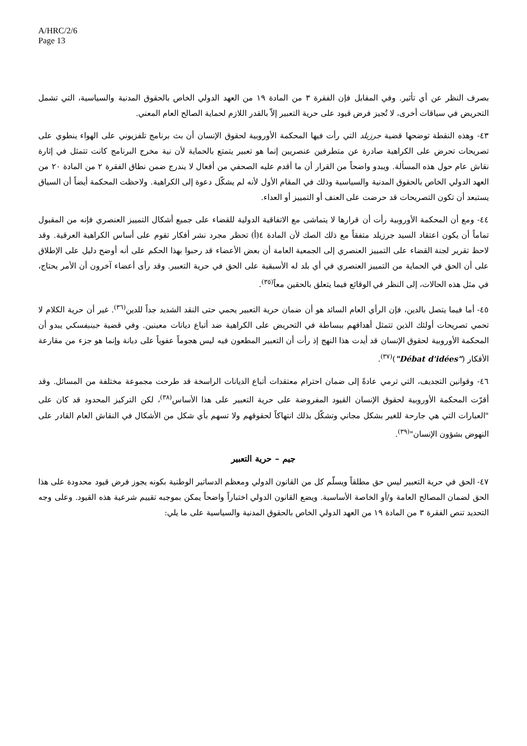A/HRC/2/6
Page 13
بصرف النظر عن أي تأثير. وفي المقابل فإن الفقرة ٣ من المادة ١٩ من العهد الدولي الخاص بالحقوق المدنية والسياسية، التي تشمل التحريض في سياقات أخرى، لا تُجيز فرض قيود على حرية التعبير إلاّ بالقدر اللازم لحماية الصالح العام المعني.
٤٣- وهذه النقطة توضحها قضية جرزيلد التي رأت فيها المحكمة الأوروبية لحقوق الإنسان أن بث برنامج تلفزيوني على الهواء ينطوي على تصريحات تحرض على الكراهية صادرة عن متطرفين عنصريين إنما هو تعبير يتمتع بالحماية لأن نية مخرج البرنامج كانت تتمثل في إثارة نقاش عام حول هذه المسألة. ويبدو واضحاً من القرار أن ما أقدم عليه الصحفي من أفعال لا يندرج ضمن نطاق الفقرة ٢ من المادة ٢٠ من العهد الدولي الخاص بالحقوق المدنية والسياسية وذلك في المقام الأول لأنه لم يشكّل دعوة إلى الكراهية. ولاحظت المحكمة أيضاً أن السياق يستبعد أن تكون التصريحات قد حرضت على العنف أو التمييز أو العداء.
٤٤- ومع أن المحكمة الأوروبية رأت أن قرارها لا يتماشى مع الاتفاقية الدولية للقضاء على جميع أشكال التمييز العنصري فإنه من المقبول تماماً أن يكون اعتقاد السيد جرزيلد متفقاً مع ذلك الصك لأن المادة ٤(أ) تحظر مجرد نشر أفكار تقوم على أساس الكراهية العرقية. وقد لاحظ تقرير لجنة القضاء على التمييز العنصري إلى الجمعية العامة أن بعض الأعضاء قد رحبوا بهذا الحكم على أنه أوضح دليل على الإطلاق على أن الحق في الحماية من التمييز العنصري في أي بلد له الأسبقية على الحق في حرية التعبير. وقد رأى أعضاء آخرون أن الأمر يحتاج، في مثل هذه الحالات، إلى النظر في الوقائع فيما يتعلق بالحقين معاً<sup>(٣٥)</sup>.
٤٥- أما فيما يتصل بالدين، فإن الرأي العام السائد هو أن ضمان حرية التعبير يحمي حتى النقد الشديد جداً للدين<sup>(٣٦)</sup>. غير أن حرية الكلام لا تحمي تصريحات أولئك الذين تتمثل أهدافهم ببساطة في التحريض على الكراهية ضد أتباع ديانات معينين. وفي قضية جينيفسكي يبدو أن المحكمة الأوروبية لحقوق الإنسان قد أيدت هذا النهج إذ رأت أن التعبير المطعون فيه ليس هجوماً عفوياً على ديانة وإنما هو جزء من مقارعة الأفكار ("Débat d'idées")<sup>(٣٧)</sup>.
٤٦- وقوانين التجديف، التي ترمي عادةً إلى ضمان احترام معتقدات أتباع الديانات الراسخة قد طرحت مجموعة مختلفة من المسائل. وقد أقرّت المحكمة الأوروبية لحقوق الإنسان القيود المفروضة على حرية التعبير على هذا الأساس<sup>(٣٨)</sup>، لكن التركيز المحدود قد كان على "العبارات التي هي جارحة للغير بشكل مجاني وتشكّل بذلك انتهاكاً لحقوقهم ولا تسهم بأي شكل من الأشكال في النقاش العام القادر على النهوض بشؤون الإنسان"<sup>(٣٩)</sup>.
جيم – حرية التعبير
٤٧- الحق في حرية التعبير ليس حق مطلقاً ويسلّم كل من القانون الدولي ومعظم الدساتير الوطنية بكونه يجوز فرض قيود محدودة على هذا الحق لضمان المصالح العامة و/أو الخاصة الأساسية. ويضع القانون الدولي اختباراً واضحاً يمكن بموجبه تقييم شرعية هذه القيود. وعلى وجه التحديد تنص الفقرة ٣ من المادة ١٩ من العهد الدولي الخاص بالحقوق المدنية والسياسية على ما يلي: